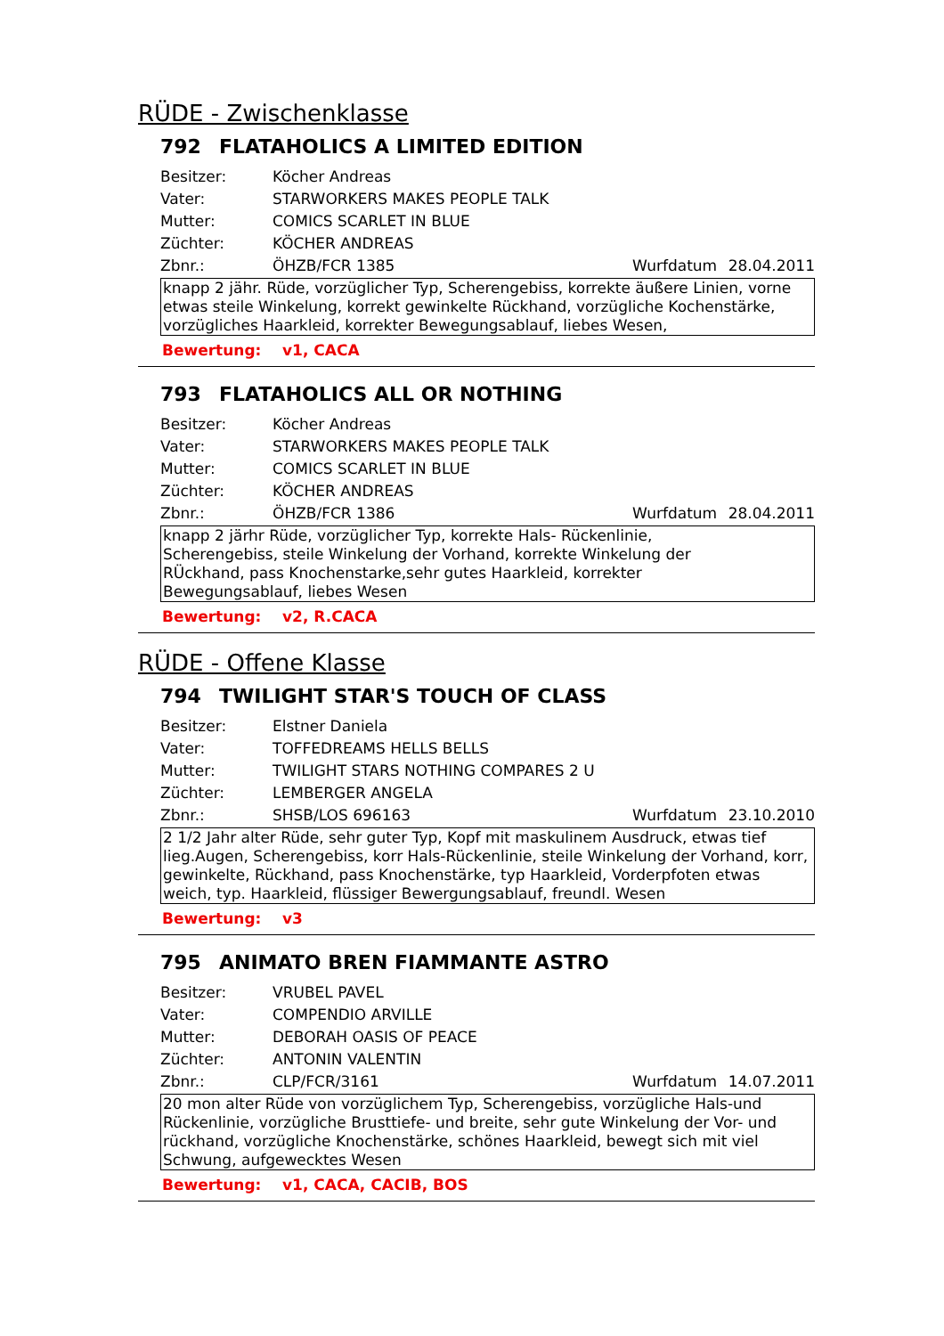RÜDE - Zwischenklasse
792 FLATAHOLICS A LIMITED EDITION
Besitzer: Köcher Andreas
Vater: STARWORKERS MAKES PEOPLE TALK
Mutter: COMICS SCARLET IN BLUE
Züchter: KÖCHER ANDREAS
Zbnr.: ÖHZB/FCR 1385 Wurfdatum 28.04.2011
knapp 2 jähr. Rüde, vorzüglicher Typ, Scherengebiss, korrekte äußere Linien, vorne etwas steile Winkelung, korrekt gewinkelte Rückhand, vorzügliche Kochenstärke, vorzügliches Haarkleid, korrekter Bewegungsablauf, liebes Wesen,
Bewertung: v1, CACA
793 FLATAHOLICS ALL OR NOTHING
Besitzer: Köcher Andreas
Vater: STARWORKERS MAKES PEOPLE TALK
Mutter: COMICS SCARLET IN BLUE
Züchter: KÖCHER ANDREAS
Zbnr.: ÖHZB/FCR 1386 Wurfdatum 28.04.2011
knapp 2 järhr Rüde, vorzüglicher Typ, korrekte Hals- Rückenlinie,
Scherengebiss, steile Winkelung der Vorhand, korrekte Winkelung der
RÜckhand, pass Knochenstarke,sehr gutes Haarkleid, korrekter
Bewegungsablauf, liebes Wesen
Bewertung: v2, R.CACA
RÜDE - Offene Klasse
794 TWILIGHT STAR'S TOUCH OF CLASS
Besitzer: Elstner Daniela
Vater: TOFFEDREAMS HELLS BELLS
Mutter:
TWILIGHT STARS NOTHING COMPARES 2 U
Züchter: LEMBERGER ANGELA
Zbnr.: SHSB/LOS 696163 Wurfdatum 23.10.2010
2 1/2 Jahr alter Rüde, sehr guter Typ, Kopf mit maskulinem Ausdruck, etwas tief lieg.Augen, Scherengebiss, korr Hals-Rückenlinie, steile Winkelung der Vorhand, korr, gewinkelte, Rückhand, pass Knochenstärke, typ Haarkleid, Vorderpfoten etwas weich, typ. Haarkleid, flüssiger Bewergungsablauf, freundl. Wesen
Bewertung: v3
795 ANIMATO BREN FIAMMANTE ASTRO
Besitzer: VRUBEL PAVEL
Vater: COMPENDIO ARVILLE
Mutter: DEBORAH OASIS OF PEACE
Züchter: ANTONIN VALENTIN
Zbnr.: CLP/FCR/3161 Wurfdatum 14.07.2011
20 mon alter Rüde von vorzüglichem Typ, Scherengebiss, vorzügliche Hals-und Rückenlinie, vorzügliche Brusttiefe- und breite, sehr gute Winkelung der Vor- und rückhand, vorzügliche Knochenstärke, schönes Haarkleid, bewegt sich mit viel Schwung, aufgewecktes Wesen
Bewertung: v1, CACA, CACIB, BOS